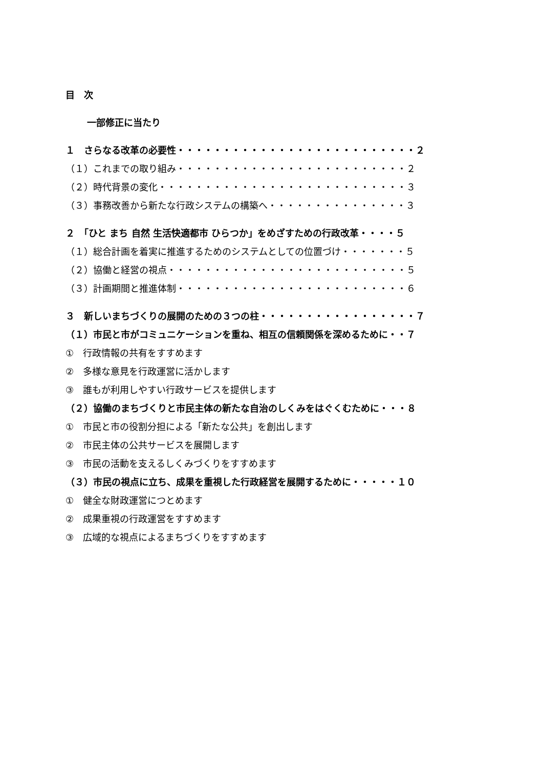目　次
一部修正に当たり
１　さらなる改革の必要性・・・・・・・・・・・・・・・・・・・・・・・・・・２
（１）これまでの取り組み・・・・・・・・・・・・・・・・・・・・・・・・・２
（２）時代背景の変化・・・・・・・・・・・・・・・・・・・・・・・・・・・３
（３）事務改善から新たな行政システムの構築へ・・・・・・・・・・・・・・・３
２　「ひと まち 自然 生活快適都市 ひらつか」をめざすための行政改革・・・・５
（１）総合計画を着実に推進するためのシステムとしての位置づけ・・・・・・・５
（２）協働と経営の視点・・・・・・・・・・・・・・・・・・・・・・・・・・５
（３）計画期間と推進体制・・・・・・・・・・・・・・・・・・・・・・・・・６
３　新しいまちづくりの展開のための３つの柱・・・・・・・・・・・・・・・・・７
（１）市民と市がコミュニケーションを重ね、相互の信頼関係を深めるために・・７
①　行政情報の共有をすすめます
②　多様な意見を行政運営に活かします
③　誰もが利用しやすい行政サービスを提供します
（２）協働のまちづくりと市民主体の新たな自治のしくみをはぐくむために・・・８
①　市民と市の役割分担による「新たな公共」を創出します
②　市民主体の公共サービスを展開します
③　市民の活動を支えるしくみづくりをすすめます
（３）市民の視点に立ち、成果を重視した行政経営を展開するために・・・・・１０
①　健全な財政運営につとめます
②　成果重視の行政運営をすすめます
③　広域的な視点によるまちづくりをすすめます